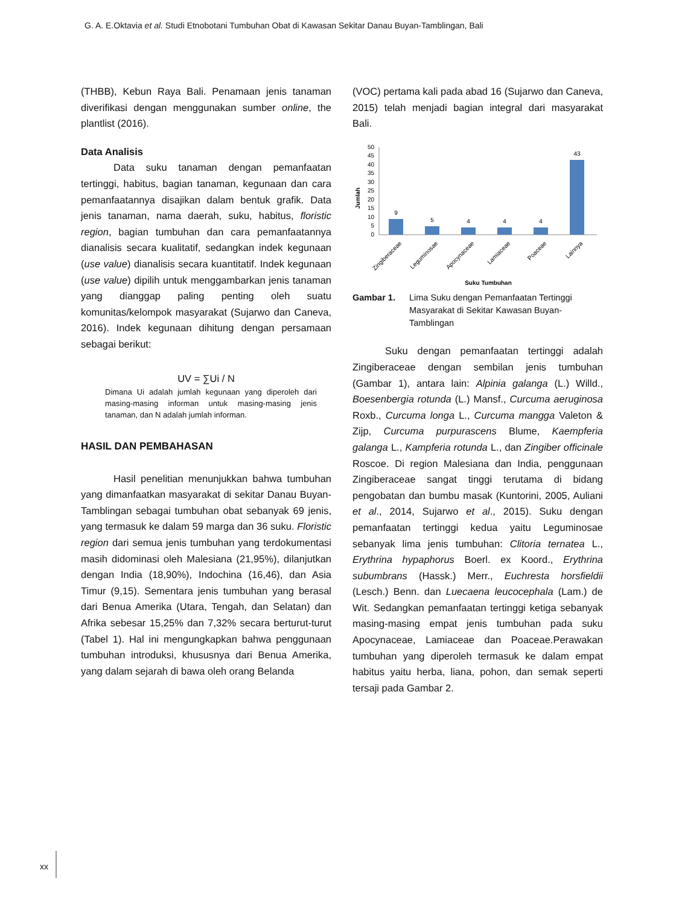G. A. E.Oktavia et al. Studi Etnobotani Tumbuhan Obat di Kawasan Sekitar Danau Buyan-Tamblingan, Bali
(THBB), Kebun Raya Bali. Penamaan jenis tanaman diverifikasi dengan menggunakan sumber online, the plantlist (2016).
Data Analisis
Data suku tanaman dengan pemanfaatan tertinggi, habitus, bagian tanaman, kegunaan dan cara pemanfaatannya disajikan dalam bentuk grafik. Data jenis tanaman, nama daerah, suku, habitus, floristic region, bagian tumbuhan dan cara pemanfaatannya dianalisis secara kualitatif, sedangkan indek kegunaan (use value) dianalisis secara kuantitatif. Indek kegunaan (use value) dipilih untuk menggambarkan jenis tanaman yang dianggap paling penting oleh suatu komunitas/kelompok masyarakat (Sujarwo dan Caneva, 2016). Indek kegunaan dihitung dengan persamaan sebagai berikut:
UV = ∑Ui / N
Dimana Ui adalah jumlah kegunaan yang diperoleh dari masing-masing informan untuk masing-masing jenis tanaman, dan N adalah jumlah informan.
HASIL DAN PEMBAHASAN
Hasil penelitian menunjukkan bahwa tumbuhan yang dimanfaatkan masyarakat di sekitar Danau Buyan-Tamblingan sebagai tumbuhan obat sebanyak 69 jenis, yang termasuk ke dalam 59 marga dan 36 suku. Floristic region dari semua jenis tumbuhan yang terdokumentasi masih didominasi oleh Malesiana (21,95%), dilanjutkan dengan India (18,90%), Indochina (16,46), dan Asia Timur (9,15). Sementara jenis tumbuhan yang berasal dari Benua Amerika (Utara, Tengah, dan Selatan) dan Afrika sebesar 15,25% dan 7,32% secara berturut-turut (Tabel 1). Hal ini mengungkapkan bahwa penggunaan tumbuhan introduksi, khususnya dari Benua Amerika, yang dalam sejarah di bawa oleh orang Belanda
(VOC) pertama kali pada abad 16 (Sujarwo dan Caneva, 2015) telah menjadi bagian integral dari masyarakat Bali.
Jumlah
0
5
10
15
20
25
30
35
40
45
50
9
5
4
4
4
43
Zingiberaceae
Leguminosae
Apocynaceae
Lamiaceae
Poaceae
Lainnya
Suku Tumbuhan
Gambar 1. Lima Suku dengan Pemanfaatan Tertinggi Masyarakat di Sekitar Kawasan Buyan-Tamblingan
Suku dengan pemanfaatan tertinggi adalah Zingiberaceae dengan sembilan jenis tumbuhan (Gambar 1), antara lain: Alpinia galanga (L.) Willd., Boesenbergia rotunda (L.) Mansf., Curcuma aeruginosa Roxb., Curcuma longa L., Curcuma mangga Valeton & Zijp, Curcuma purpurascens Blume, Kaempferia galanga L., Kampferia rotunda L., dan Zingiber officinale Roscoe. Di region Malesiana dan India, penggunaan Zingiberaceae sangat tinggi terutama di bidang pengobatan dan bumbu masak (Kuntorini, 2005, Auliani et al., 2014, Sujarwo et al., 2015). Suku dengan pemanfaatan tertinggi kedua yaitu Leguminosae sebanyak lima jenis tumbuhan: Clitoria ternatea L., Erythrina hypaphorus Boerl. ex Koord., Erythrina subumbrans (Hassk.) Merr., Euchresta horsfieldii (Lesch.) Benn. dan Luecaena leucocephala (Lam.) de Wit. Sedangkan pemanfaatan tertinggi ketiga sebanyak masing-masing empat jenis tumbuhan pada suku Apocynaceae, Lamiaceae dan Poaceae.Perawakan tumbuhan yang diperoleh termasuk ke dalam empat habitus yaitu herba, liana, pohon, dan semak seperti tersaji pada Gambar 2.
xx